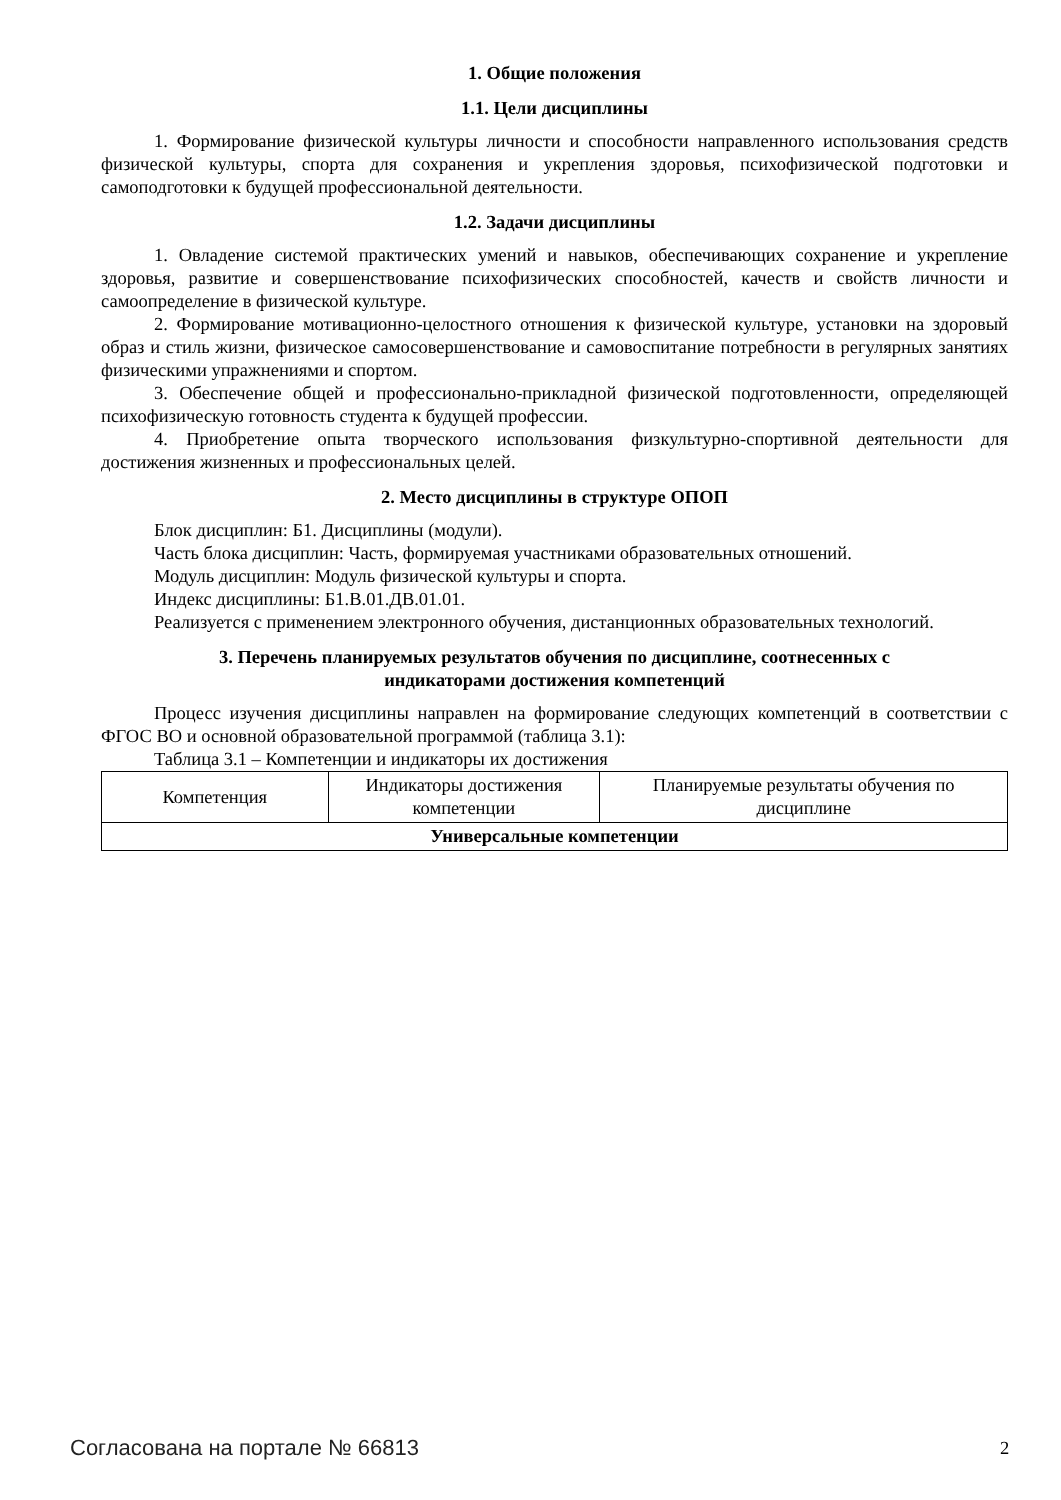1. Общие положения
1.1. Цели дисциплины
1. Формирование физической культуры личности и способности направленного использования средств физической культуры, спорта для сохранения и укрепления здоровья, психофизической подготовки и самоподготовки к будущей профессиональной деятельности.
1.2. Задачи дисциплины
1. Овладение системой практических умений и навыков, обеспечивающих сохранение и укрепление здоровья, развитие и совершенствование психофизических способностей, качеств и свойств личности и самоопределение в физической культуре.
2. Формирование мотивационно-целостного отношения к физической культуре, установки на здоровый образ и стиль жизни, физическое самосовершенствование и самовоспитание потребности в регулярных занятиях физическими упражнениями и спортом.
3. Обеспечение общей и профессионально-прикладной физической подготовленности, определяющей психофизическую готовность студента к будущей профессии.
4. Приобретение опыта творческого использования физкультурно-спортивной деятельности для достижения жизненных и профессиональных целей.
2. Место дисциплины в структуре ОПОП
Блок дисциплин: Б1. Дисциплины (модули).
Часть блока дисциплин: Часть, формируемая участниками образовательных отношений.
Модуль дисциплин: Модуль физической культуры и спорта.
Индекс дисциплины: Б1.В.01.ДВ.01.01.
Реализуется с применением электронного обучения, дистанционных образовательных технологий.
3. Перечень планируемых результатов обучения по дисциплине, соотнесенных с
индикаторами достижения компетенций
Процесс изучения дисциплины направлен на формирование следующих компетенций в соответствии с ФГОС ВО и основной образовательной программой (таблица 3.1):
Таблица 3.1 – Компетенции и индикаторы их достижения
| Компетенция | Индикаторы достижения компетенции | Планируемые результаты обучения по дисциплине |
| --- | --- | --- |
| Универсальные компетенции | | |
Согласована на портале № 66813 2